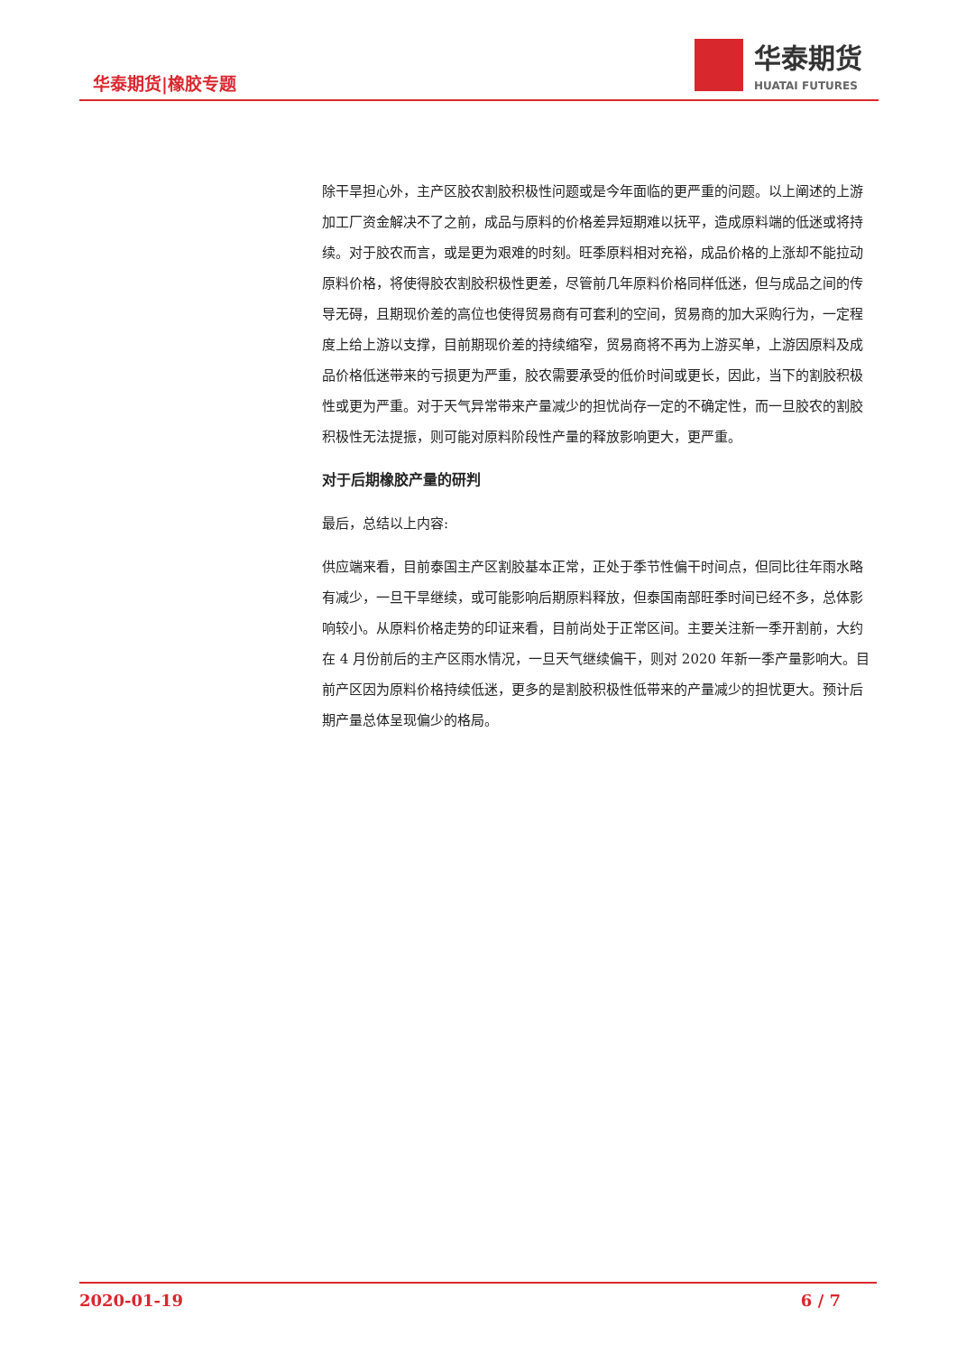华泰期货|橡胶专题
华泰期货
HUATAI FUTURES
除干旱担心外，主产区胶农割胶积极性问题或是今年面临的更严重的问题。以上阐述的上游加工厂资金解决不了之前，成品与原料的价格差异短期难以抚平，造成原料端的低迷或将持续。对于胶农而言，或是更为艰难的时刻。旺季原料相对充裕，成品价格的上涨却不能拉动原料价格，将使得胶农割胶积极性更差，尽管前几年原料价格同样低迷，但与成品之间的传导无碍，且期现价差的高位也使得贸易商有可套利的空间，贸易商的加大采购行为，一定程度上给上游以支撑，目前期现价差的持续缩窄，贸易商将不再为上游买单，上游因原料及成品价格低迷带来的亏损更为严重，胶农需要承受的低价时间或更长，因此，当下的割胶积极性或更为严重。对于天气异常带来产量减少的担忧尚存一定的不确定性，而一旦胶农的割胶积极性无法提振，则可能对原料阶段性产量的释放影响更大，更严重。
对于后期橡胶产量的研判
最后，总结以上内容:
供应端来看，目前泰国主产区割胶基本正常，正处于季节性偏干时间点，但同比往年雨水略有减少，一旦干旱继续，或可能影响后期原料释放，但泰国南部旺季时间已经不多，总体影响较小。从原料价格走势的印证来看，目前尚处于正常区间。主要关注新一季开割前，大约在 4 月份前后的主产区雨水情况，一旦天气继续偏干，则对 2020 年新一季产量影响大。目前产区因为原料价格持续低迷，更多的是割胶积极性低带来的产量减少的担忧更大。预计后期产量总体呈现偏少的格局。
2020-01-19 6 / 7